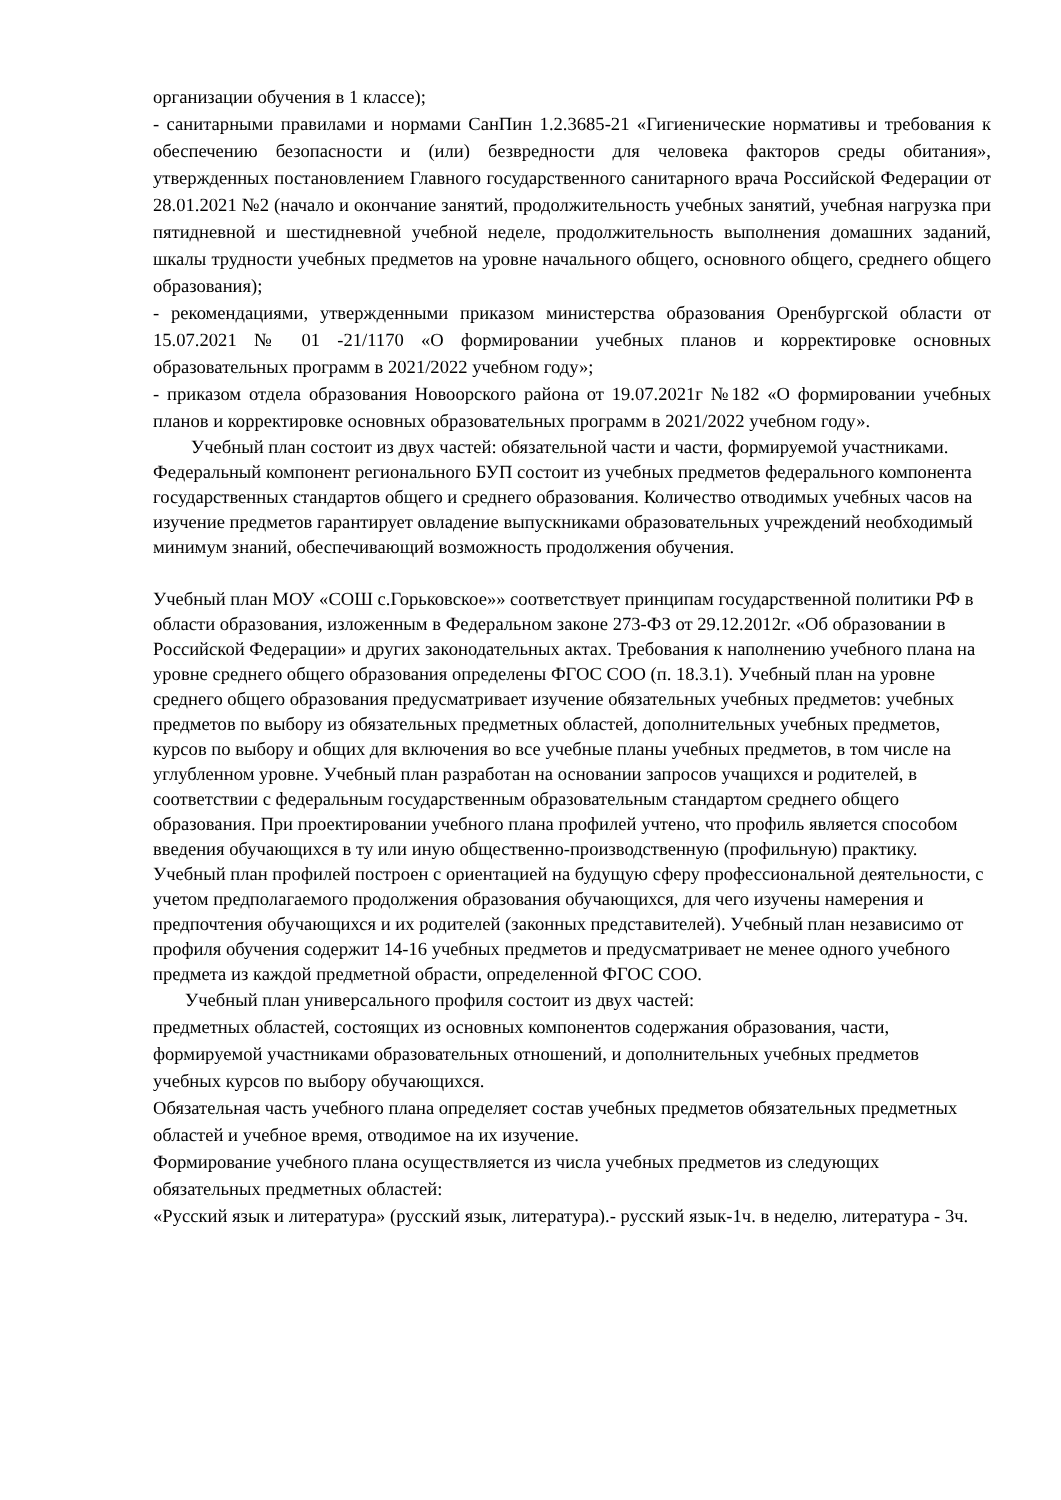организации обучения в 1 классе);
- санитарными правилами и нормами СанПин 1.2.3685-21 «Гигиенические нормативы и требования к обеспечению безопасности и (или) безвредности для человека факторов среды обитания», утвержденных постановлением Главного государственного санитарного врача Российской Федерации от 28.01.2021 №2 (начало и окончание занятий, продолжительность учебных занятий, учебная нагрузка при пятидневной и шестидневной учебной неделе, продолжительность выполнения домашних заданий, шкалы трудности учебных предметов на уровне начального общего, основного общего, среднего общего образования);
- рекомендациями, утвержденными приказом министерства образования Оренбургской области от 15.07.2021 № 01 -21/1170 «О формировании учебных планов и корректировке основных образовательных программ в 2021/2022 учебном году»;
- приказом отдела образования Новоорского района от 19.07.2021г №182 «О формировании учебных планов и корректировке основных образовательных программ в 2021/2022 учебном году».
Учебный план состоит из двух частей: обязательной части и части, формируемой участниками. Федеральный компонент регионального БУП состоит из учебных предметов федерального компонента государственных стандартов общего и среднего образования. Количество отводимых учебных часов на изучение предметов гарантирует овладение выпускниками образовательных учреждений необходимый минимум знаний, обеспечивающий возможность продолжения обучения.
Учебный план МОУ «СОШ с.Горьковское»» соответствует принципам государственной политики РФ в области образования, изложенным в Федеральном законе 273-ФЗ от 29.12.2012г. «Об образовании в Российской Федерации» и других законодательных актах. Требования к наполнению учебного плана на уровне среднего общего образования определены ФГОС СОО (п. 18.3.1). Учебный план на уровне среднего общего образования предусматривает изучение обязательных учебных предметов: учебных предметов по выбору из обязательных предметных областей, дополнительных учебных предметов, курсов по выбору и общих для включения во все учебные планы учебных предметов, в том числе на углубленном уровне. Учебный план разработан на основании запросов учащихся и родителей, в соответствии с федеральным государственным образовательным стандартом среднего общего образования. При проектировании учебного плана профилей учтено, что профиль является способом введения обучающихся в ту или иную общественно-производственную (профильную) практику. Учебный план профилей построен с ориентацией на будущую сферу профессиональной деятельности, с учетом предполагаемого продолжения образования обучающихся, для чего изучены намерения и предпочтения обучающихся и их родителей (законных представителей). Учебный план независимо от профиля обучения содержит 14-16 учебных предметов и предусматривает не менее одного учебного предмета из каждой предметной обрасти, определенной ФГОС СОО.
Учебный план универсального профиля состоит из двух частей:
предметных областей, состоящих из основных компонентов содержания образования, части, формируемой участниками образовательных отношений, и дополнительных учебных предметов учебных курсов по выбору обучающихся.
Обязательная часть учебного плана определяет состав учебных предметов обязательных предметных областей и учебное время, отводимое на их изучение.
Формирование учебного плана осуществляется из числа учебных предметов из следующих обязательных предметных областей:
«Русский язык и литература» (русский язык, литература).- русский язык-1ч. в неделю, литература - 3ч.